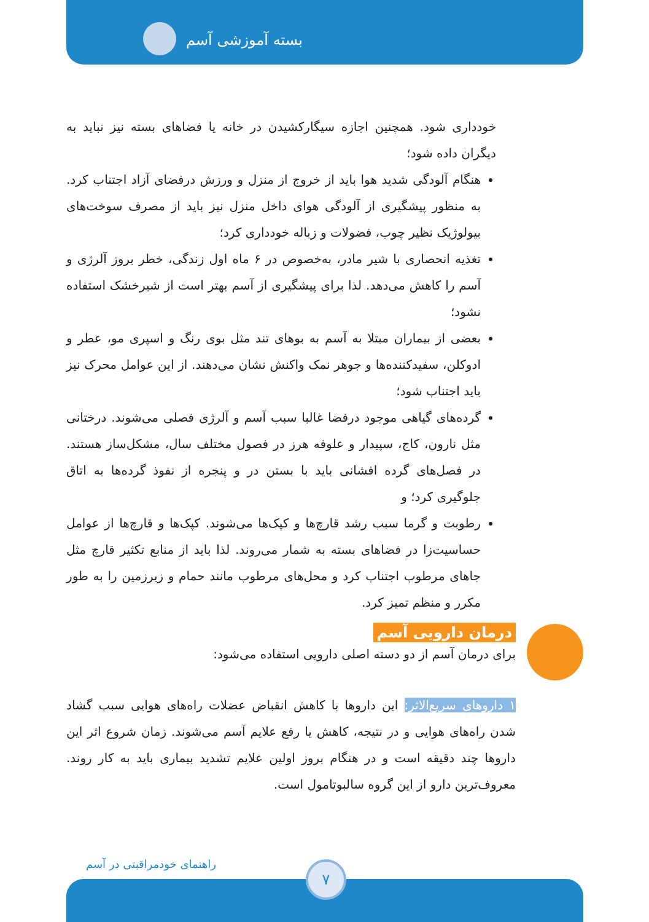بسته آموزشی آسم
خودداری شود. همچنین اجازه سیگارکشیدن در خانه یا فضاهای بسته نیز نباید به دیگران داده شود؛
هنگام آلودگی شدید هوا باید از خروج از منزل و ورزش درفضای آزاد اجتناب کرد. به منظور پیشگیری از آلودگی هوای داخل منزل نیز باید از مصرف سوخت‌های بیولوژیک نظیر چوب، فضولات و زباله خودداری کرد؛
تغذیه انحصاری با شیر مادر، به‌خصوص در ۶ ماه اول زندگی، خطر بروز آلرژی و آسم را کاهش می‌دهد. لذا برای پیشگیری از آسم بهتر است از شیرخشک استفاده نشود؛
بعضی از بیماران مبتلا به آسم به بوهای تند مثل بوی رنگ و اسپری مو، عطر و ادوکلن، سفیدکننده‌ها و جوهر نمک واکنش نشان می‌دهند. از این عوامل محرک نیز باید اجتناب شود؛
گرده‌های گیاهی موجود درفضا غالبا سبب آسم و آلرژی فصلی می‌شوند. درختانی مثل نارون، کاج، سپیدار و علوفه هرز در فصول مختلف سال، مشکل‌ساز هستند. در فصل‌های گرده افشانی باید با بستن در و پنجره از نفوذ گرده‌ها به اتاق جلوگیری کرد؛ و
رطوبت و گرما سبب رشد قارچ‌ها و کپک‌ها می‌شوند. کپک‌ها و قارچ‌ها از عوامل حساسیت‌زا در فضاهای بسته به شمار می‌روند. لذا باید از منابع تکثیر قارچ مثل جاهای مرطوب اجتناب کرد و محل‌های مرطوب مانند حمام و زیرزمین را به طور مکرر و منظم تمیز کرد.
درمان دارویی آسم
برای درمان آسم از دو دسته اصلی دارویی استفاده می‌شود:
۱ داروهای سریع‌الاثر: این داروها با کاهش انقباض عضلات راه‌های هوایی سبب گشاد شدن راه‌های هوایی و در نتیجه، کاهش یا رفع علایم آسم می‌شوند. زمان شروع اثر این داروها چند دقیقه است و در هنگام بروز اولین علایم تشدید بیماری باید به کار روند. معروف‌ترین دارو از این گروه سالبوتامول است.
راهنمای خودمراقبتی در آسم ۷